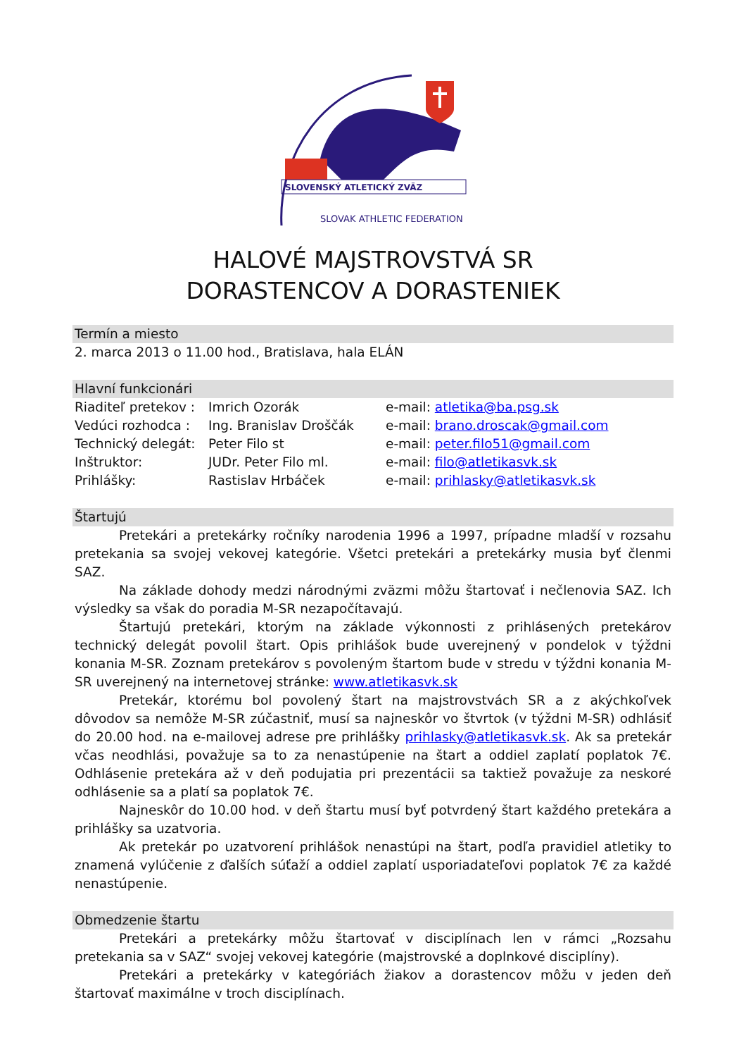SLOVENSKÝ ATLETICKÝ ZVÄZ
SLOVAK ATHLETIC FEDERATION
HALOVÉ MAJSTROVSTVÁ SR
DORASTENCOV A DORASTENIEK
Termín a miesto
2. marca 2013 o 11.00 hod., Bratislava, hala ELÁN
Hlavní funkcionári
Riaditeľ pretekov : Imrich Ozorák e-mail: atletika@ba.psg.sk
Vedúci rozhodca : Ing. Branislav Droščák e-mail: brano.droscak@gmail.com
Technický delegát: Peter Filo st e-mail: peter.filo51@gmail.com
Inštruktor: JUDr. Peter Filo ml. e-mail: filo@atletikasvk.sk
Prihlášky: Rastislav Hrbáček e-mail: prihlasky@atletikasvk.sk
Štartujú
Pretekári a pretekárky ročníky narodenia 1996 a 1997, prípadne mladší v rozsahu pretekania sa svojej vekovej kategórie. Všetci pretekári a pretekárky musia byť členmi SAZ.
Na základe dohody medzi národnými zväzmi môžu štartovať i nečlenovia SAZ. Ich výsledky sa však do poradia M-SR nezapočítavajú.
Štartujú pretekári, ktorým na základe výkonnosti z prihlásených pretekárov technický delegát povolil štart. Opis prihlášok bude uverejnený v pondelok v týždni konania M-SR. Zoznam pretekárov s povoleným štartom bude v stredu v týždni konania M-SR uverejnený na internetovej stránke: www.atletikasvk.sk
Pretekár, ktorému bol povolený štart na majstrovstvách SR a z akýchkoľvek dôvodov sa nemôže M-SR zúčastniť, musí sa najneskôr vo štvrtok (v týždni M-SR) odhlásiť do 20.00 hod. na e-mailovej adrese pre prihlášky prihlasky@atletikasvk.sk. Ak sa pretekár včas neodhlási, považuje sa to za nenastúpenie na štart a oddiel zaplatí poplatok 7€. Odhlásenie pretekára až v deň podujatia pri prezentácii sa taktiež považuje za neskoré odhlásenie sa a platí sa poplatok 7€.
Najneskôr do 10.00 hod. v deň štartu musí byť potvrdený štart každého pretekára a prihlášky sa uzatvoria.
Ak pretekár po uzatvorení prihlášok nenastúpi na štart, podľa pravidiel atletiky to znamená vylúčenie z ďalších súťaží a oddiel zaplatí usporiadateľovi poplatok 7€ za každé nenastúpenie.
Obmedzenie štartu
Pretekári a pretekárky môžu štartovať v disciplínach len v rámci „Rozsahu pretekania sa v SAZ“ svojej vekovej kategórie (majstrovské a doplnkové disciplíny).
Pretekári a pretekárky v kategóriách žiakov a dorastencov môžu v jeden deň štartovať maximálne v troch disciplínach.